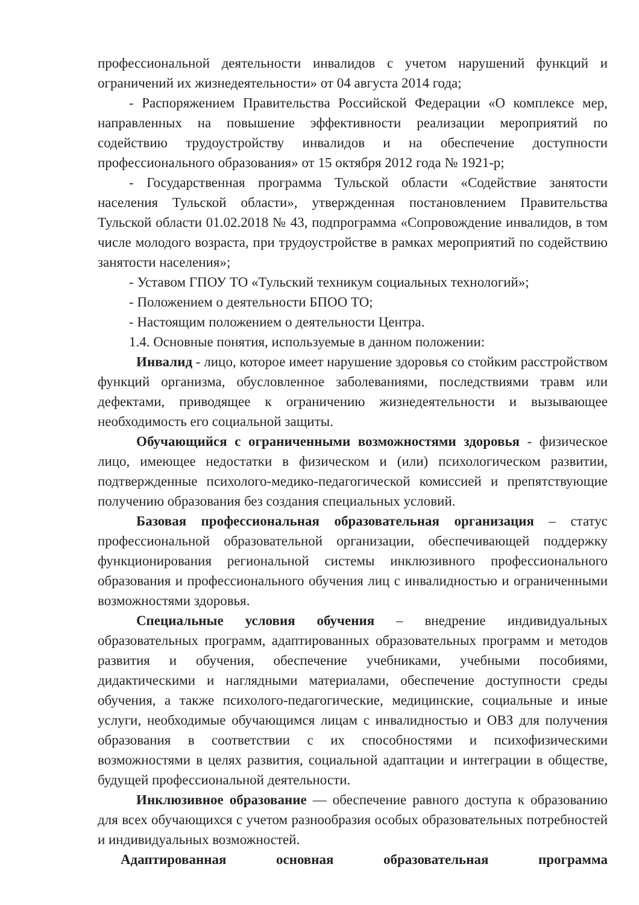профессиональной деятельности инвалидов с учетом нарушений функций и ограничений их жизнедеятельности» от 04 августа 2014 года;
- Распоряжением Правительства Российской Федерации «О комплексе мер, направленных на повышение эффективности реализации мероприятий по содействию трудоустройству инвалидов и на обеспечение доступности профессионального образования» от 15 октября 2012 года № 1921-р;
- Государственная программа Тульской области «Содействие занятости населения Тульской области», утвержденная постановлением Правительства Тульской области 01.02.2018 № 43, подпрограмма «Сопровождение инвалидов, в том числе молодого возраста, при трудоустройстве в рамках мероприятий по содействию занятости населения»;
- Уставом ГПОУ ТО «Тульский техникум социальных технологий»;
- Положением о деятельности БПОО ТО;
- Настоящим положением о деятельности Центра.
1.4. Основные понятия, используемые в данном положении:
Инвалид - лицо, которое имеет нарушение здоровья со стойким расстройством функций организма, обусловленное заболеваниями, последствиями травм или дефектами, приводящее к ограничению жизнедеятельности и вызывающее необходимость его социальной защиты.
Обучающийся с ограниченными возможностями здоровья - физическое лицо, имеющее недостатки в физическом и (или) психологическом развитии, подтвержденные психолого-медико-педагогической комиссией и препятствующие получению образования без создания специальных условий.
Базовая профессиональная образовательная организация – статус профессиональной образовательной организации, обеспечивающей поддержку функционирования региональной системы инклюзивного профессионального образования и профессионального обучения лиц с инвалидностью и ограниченными возможностями здоровья.
Специальные условия обучения – внедрение индивидуальных образовательных программ, адаптированных образовательных программ и методов развития и обучения, обеспечение учебниками, учебными пособиями, дидактическими и наглядными материалами, обеспечение доступности среды обучения, а также психолого-педагогические, медицинские, социальные и иные услуги, необходимые обучающимся лицам с инвалидностью и ОВЗ для получения образования в соответствии с их способностями и психофизическими возможностями в целях развития, социальной адаптации и интеграции в обществе, будущей профессиональной деятельности.
Инклюзивное образование — обеспечение равного доступа к образованию для всех обучающихся с учетом разнообразия особых образовательных потребностей и индивидуальных возможностей.
Адаптированная основная образовательная программа